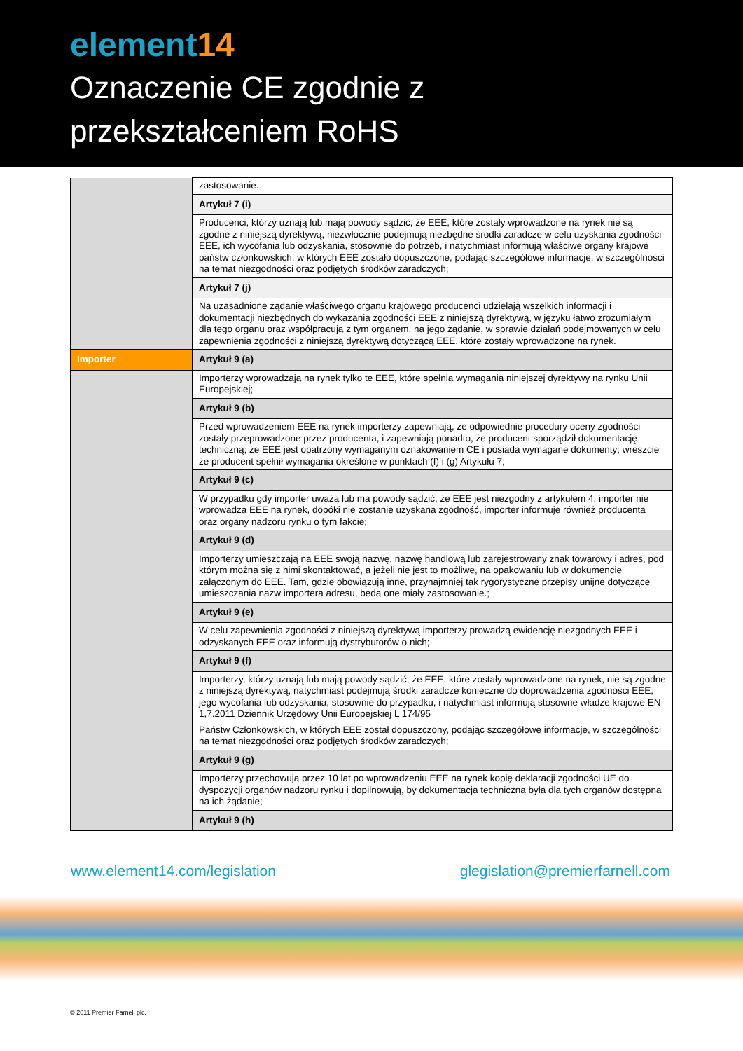element14
Oznaczenie CE zgodnie z
przekształceniem RoHS
| | zastosowanie. |
| | Artykuł 7 (i) |
| | Producenci, którzy uznają lub mają powody sądzić, że EEE, które zostały wprowadzone na rynek nie są zgodne z niniejszą dyrektywą, niezwłocznie podejmują niezbędne środki zaradcze w celu uzyskania zgodności EEE, ich wycofania lub odzyskania, stosownie do potrzeb, i natychmiast informują właściwe organy krajowe państw członkowskich, w których EEE zostało dopuszczone, podając szczegółowe informacje, w szczególności na temat niezgodności oraz podjętych środków zaradczych; |
| | Artykuł 7 (j) |
| | Na uzasadnione żądanie właściwego organu krajowego producenci udzielają wszelkich informacji i dokumentacji niezbędnych do wykazania zgodności EEE z niniejszą dyrektywą, w języku łatwo zrozumiałym dla tego organu oraz współpracują z tym organem, na jego żądanie, w sprawie działań podejmowanych w celu zapewnienia zgodności z niniejszą dyrektywą dotyczącą EEE, które zostały wprowadzone na rynek. |
| Importer | Artykuł 9 (a) |
| | Importerzy wprowadzają na rynek tylko te EEE, które spełnia wymagania niniejszej dyrektywy na rynku Unii Europejskiej; |
| | Artykuł 9 (b) |
| | Przed wprowadzeniem EEE na rynek importerzy zapewniają, że odpowiednie procedury oceny zgodności zostały przeprowadzone przez producenta, i zapewniają ponadto, że producent sporządził dokumentację techniczną; że EEE jest opatrzony wymaganym oznakowaniem CE i posiada wymagane dokumenty; wreszcie że producent spełnił wymagania określone w punktach (f) i (g) Artykułu 7; |
| | Artykuł 9 (c) |
| | W przypadku gdy importer uważa lub ma powody sądzić, że EEE jest niezgodny z artykułem 4, importer nie wprowadza EEE na rynek, dopóki nie zostanie uzyskana zgodność, importer informuje również producenta oraz organy nadzoru rynku o tym fakcie; |
| | Artykuł 9 (d) |
| | Importerzy umieszczają na EEE swoją nazwę, nazwę handlową lub zarejestrowany znak towarowy i adres, pod którym można się z nimi skontaktować, a jeżeli nie jest to możliwe, na opakowaniu lub w dokumencie załączonym do EEE. Tam, gdzie obowiązują inne, przynajmniej tak rygorystyczne przepisy unijne dotyczące umieszczania nazw importera adresu, będą one miały zastosowanie.; |
| | Artykuł 9 (e) |
| | W celu zapewnienia zgodności z niniejszą dyrektywą importerzy prowadzą ewidencję niezgodnych EEE i odzyskanych EEE oraz informują dystrybutorów o nich; |
| | Artykuł 9 (f) |
| | Importerzy, którzy uznają lub mają powody sądzić, że EEE, które zostały wprowadzone na rynek, nie są zgodne z niniejszą dyrektywą, natychmiast podejmują środki zaradcze konieczne do doprowadzenia zgodności EEE, jego wycofania lub odzyskania, stosownie do przypadku, i natychmiast informują stosowne władze krajowe EN 1,7.2011 Dziennik Urzędowy Unii Europejskiej L 174/95 Państw Członkowskich, w których EEE został dopuszczony, podając szczegółowe informacje, w szczególności na temat niezgodności oraz podjętych środków zaradczych; |
| | Artykuł 9 (g) |
| | Importerzy przechowują przez 10 lat po wprowadzeniu EEE na rynek kopię deklaracji zgodności UE do dyspozycji organów nadzoru rynku i dopilnowują, by dokumentacja techniczna była dla tych organów dostępna na ich żądanie; |
| | Artykuł 9 (h) |
www.element14.com/legislation glegislation@premierfarnell.com
© 2011 Premier Farnell plc.